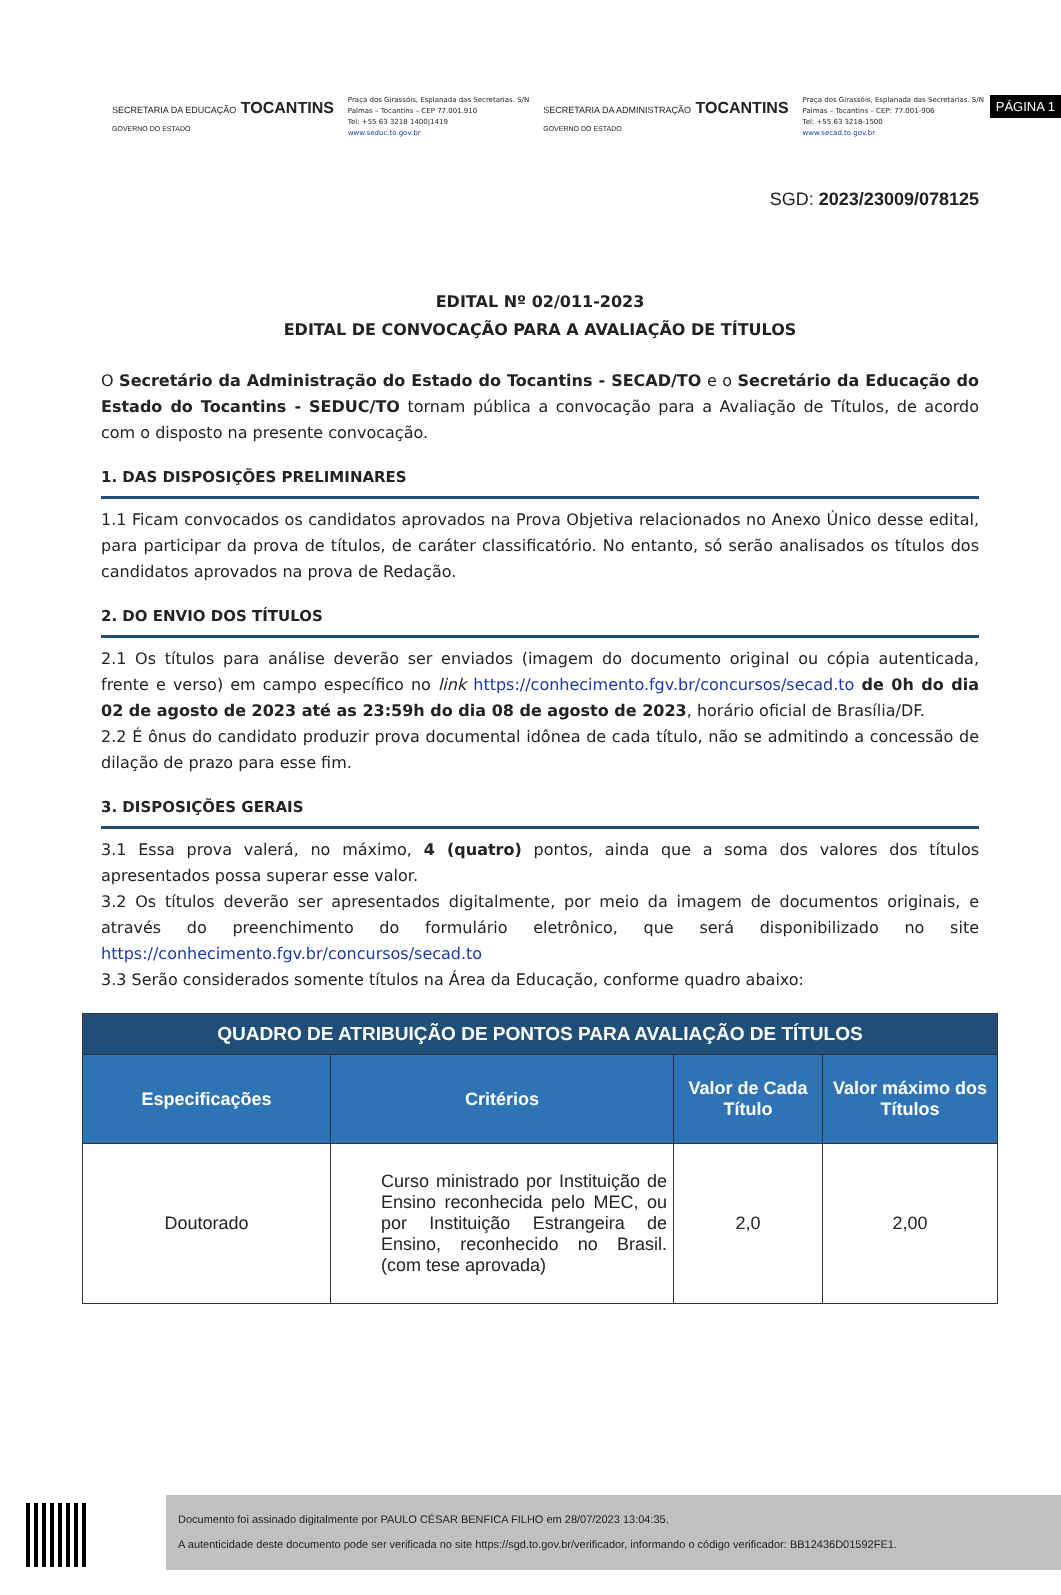PÁGINA 1
SECRETARIA DA EDUCAÇÃO TOCANTINS
GOVERNO DO ESTADO
Praça dos Girassóis, Esplanada das Secretarias. S/N
Palmas – Tocantins – CEP 77.001.910
Tel: +55 63 3218 1400|1419
www.seduc.to.gov.br
SECRETARIA DA ADMINISTRAÇÃO TOCANTINS
GOVERNO DO ESTADO
Praça dos Girassóis, Esplanada das Secretarias. S/N
Palmas – Tocantins – CEP: 77.001-906
Tel: +55 63 3218-1500
www.secad.to.gov.br
SGD: 2023/23009/078125
EDITAL Nº 02/011-2023
EDITAL DE CONVOCAÇÃO PARA A AVALIAÇÃO DE TÍTULOS
O Secretário da Administração do Estado do Tocantins - SECAD/TO e o Secretário da Educação do Estado do Tocantins - SEDUC/TO tornam pública a convocação para a Avaliação de Títulos, de acordo com o disposto na presente convocação.
1. DAS DISPOSIÇÕES PRELIMINARES
1.1 Ficam convocados os candidatos aprovados na Prova Objetiva relacionados no Anexo Único desse edital, para participar da prova de títulos, de caráter classificatório. No entanto, só serão analisados os títulos dos candidatos aprovados na prova de Redação.
2. DO ENVIO DOS TÍTULOS
2.1 Os títulos para análise deverão ser enviados (imagem do documento original ou cópia autenticada, frente e verso) em campo específico no link https://conhecimento.fgv.br/concursos/secad.to de 0h do dia 02 de agosto de 2023 até as 23:59h do dia 08 de agosto de 2023, horário oficial de Brasília/DF.
2.2 É ônus do candidato produzir prova documental idônea de cada título, não se admitindo a concessão de dilação de prazo para esse fim.
3. DISPOSIÇÕES GERAIS
3.1 Essa prova valerá, no máximo, 4 (quatro) pontos, ainda que a soma dos valores dos títulos apresentados possa superar esse valor.
3.2 Os títulos deverão ser apresentados digitalmente, por meio da imagem de documentos originais, e através do preenchimento do formulário eletrônico, que será disponibilizado no site https://conhecimento.fgv.br/concursos/secad.to
3.3 Serão considerados somente títulos na Área da Educação, conforme quadro abaixo:
| QUADRO DE ATRIBUIÇÃO DE PONTOS PARA AVALIAÇÃO DE TÍTULOS | | | |
| --- | --- | --- | --- |
| Especificações | Critérios | Valor de Cada Título | Valor máximo dos Títulos |
| Doutorado | Curso ministrado por Instituição de Ensino reconhecida pelo MEC, ou por Instituição Estrangeira de Ensino, reconhecido no Brasil. (com tese aprovada) | 2,0 | 2,00 |
Documento foi assinado digitalmente por PAULO CÉSAR BENFICA FILHO em 28/07/2023 13:04:35.
A autenticidade deste documento pode ser verificada no site https://sgd.to.gov.br/verificador, informando o código verificador: BB12436D01592FE1.